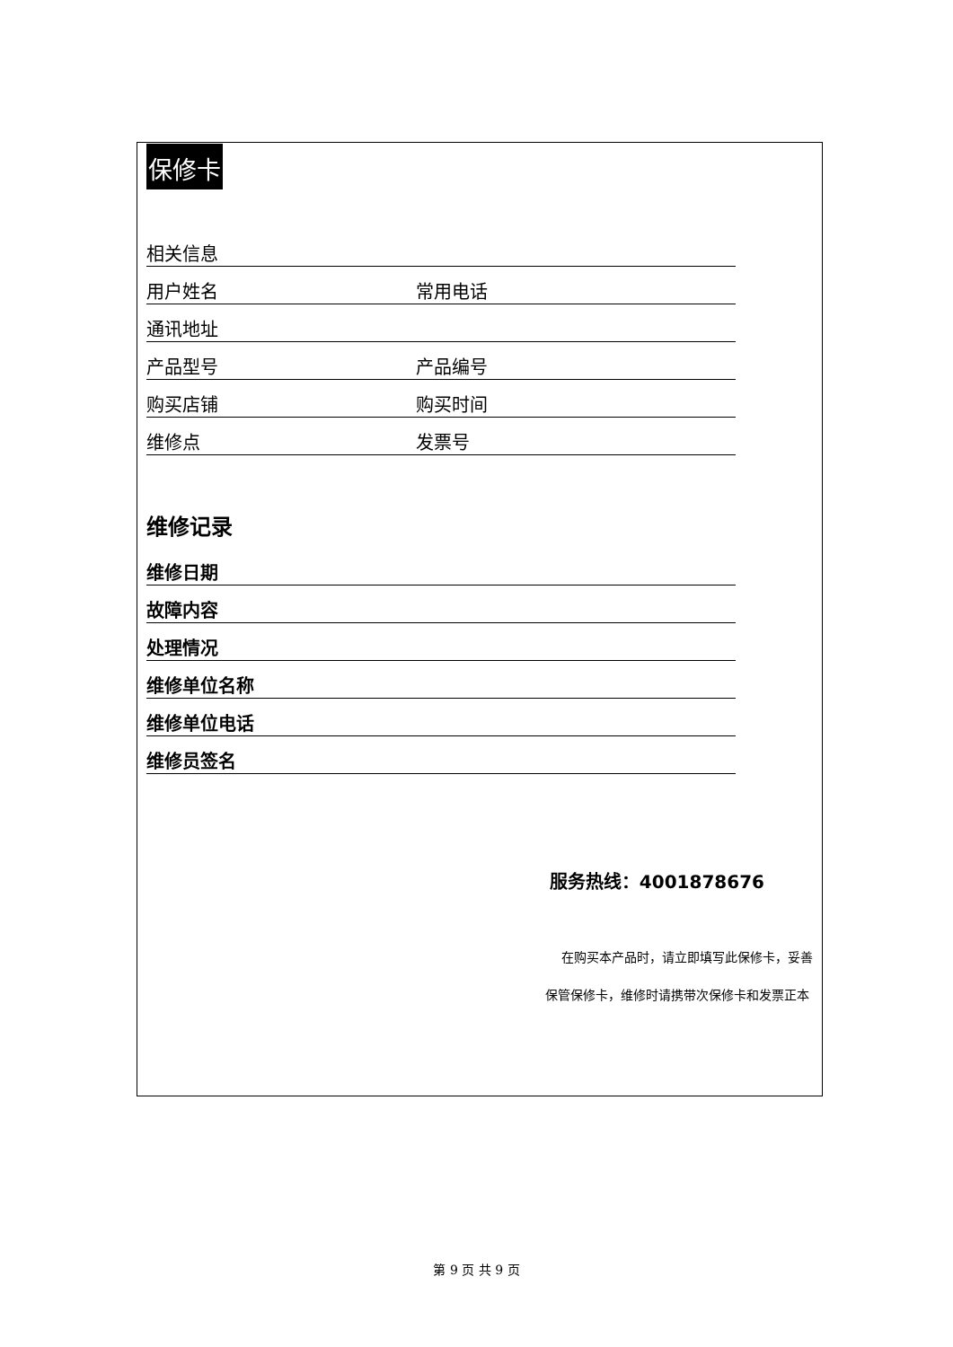保修卡
相关信息
用户姓名
常用电话
通讯地址
产品型号
产品编号
购买店铺
购买时间
维修点
发票号
维修记录
维修日期
故障内容
处理情况
维修单位名称
维修单位电话
维修员签名
服务热线：4001878676
在购买本产品时，请立即填写此保修卡，妥善
保管保修卡，维修时请携带次保修卡和发票正本
第 9 页 共 9 页